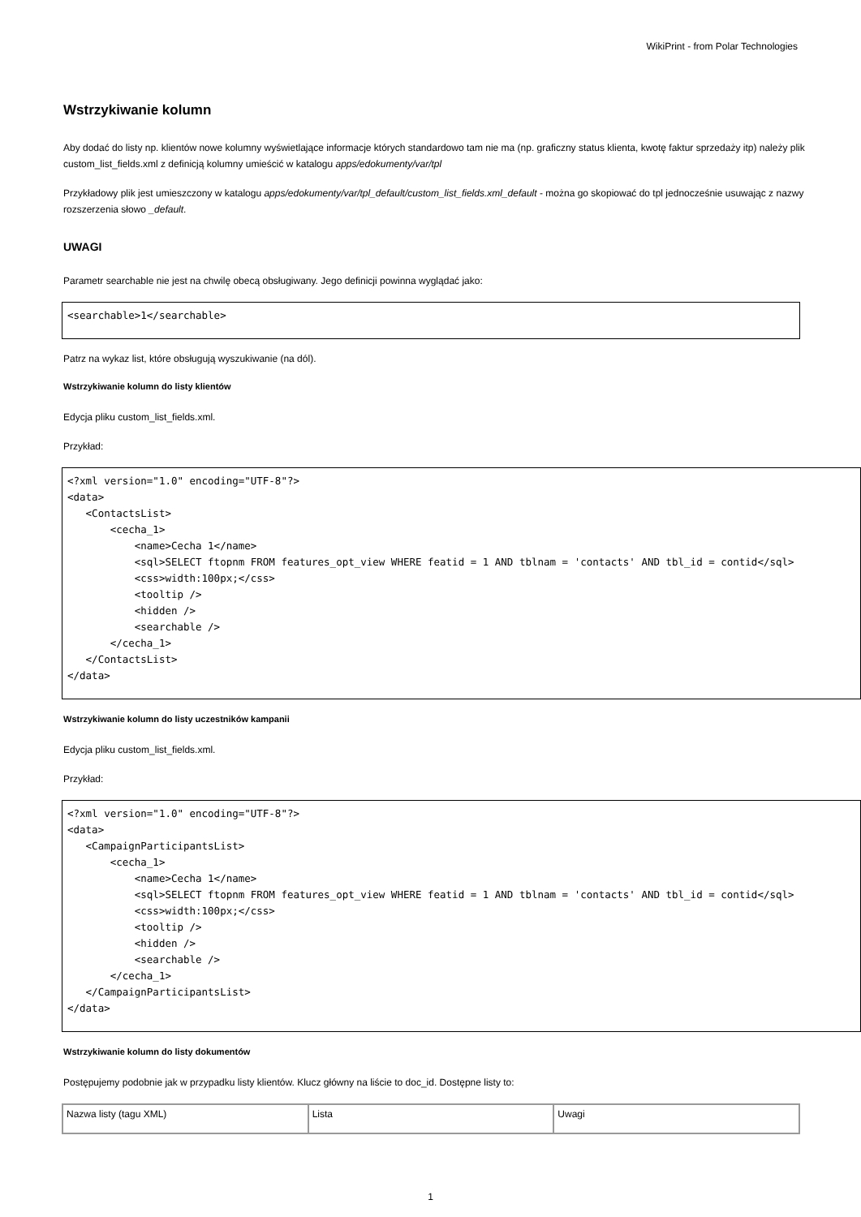WikiPrint - from Polar Technologies
Wstrzykiwanie kolumn
Aby dodać do listy np. klientów nowe kolumny wyświetlające informacje których standardowo tam nie ma (np. graficzny status klienta, kwotę faktur sprzedaży itp) należy plik custom_list_fields.xml z definicją kolumny umieścić w katalogu apps/edokumenty/var/tpl
Przykładowy plik jest umieszczony w katalogu apps/edokumenty/var/tpl_default/custom_list_fields.xml_default - można go skopiować do tpl jednocześnie usuwając z nazwy rozszerzenia słowo _default.
UWAGI
Parametr searchable nie jest na chwilę obecą obsługiwany. Jego definicji powinna wyglądać jako:
<searchable>1</searchable>
Patrz na wykaz list, które obsługują wyszukiwanie (na dól).
Wstrzykiwanie kolumn do listy klientów
Edycja pliku custom_list_fields.xml.
Przykład:
<?xml version="1.0" encoding="UTF-8"?>
<data>
   <ContactsList>
       <cecha_1>
           <name>Cecha 1</name>
           <sql>SELECT ftopnm FROM features_opt_view WHERE featid = 1 AND tblnam = 'contacts' AND tbl_id = contid</sql>
           <css>width:100px;</css>
           <tooltip />
           <hidden />
           <searchable />
       </cecha_1>
   </ContactsList>
</data>
Wstrzykiwanie kolumn do listy uczestników kampanii
Edycja pliku custom_list_fields.xml.
Przykład:
<?xml version="1.0" encoding="UTF-8"?>
<data>
   <CampaignParticipantsList>
       <cecha_1>
           <name>Cecha 1</name>
           <sql>SELECT ftopnm FROM features_opt_view WHERE featid = 1 AND tblnam = 'contacts' AND tbl_id = contid</sql>
           <css>width:100px;</css>
           <tooltip />
           <hidden />
           <searchable />
       </cecha_1>
   </CampaignParticipantsList>
</data>
Wstrzykiwanie kolumn do listy dokumentów
Postępujemy podobnie jak w przypadku listy klientów. Klucz główny na liście to doc_id. Dostępne listy to:
| Nazwa listy (tagu XML) | Lista | Uwagi |
1